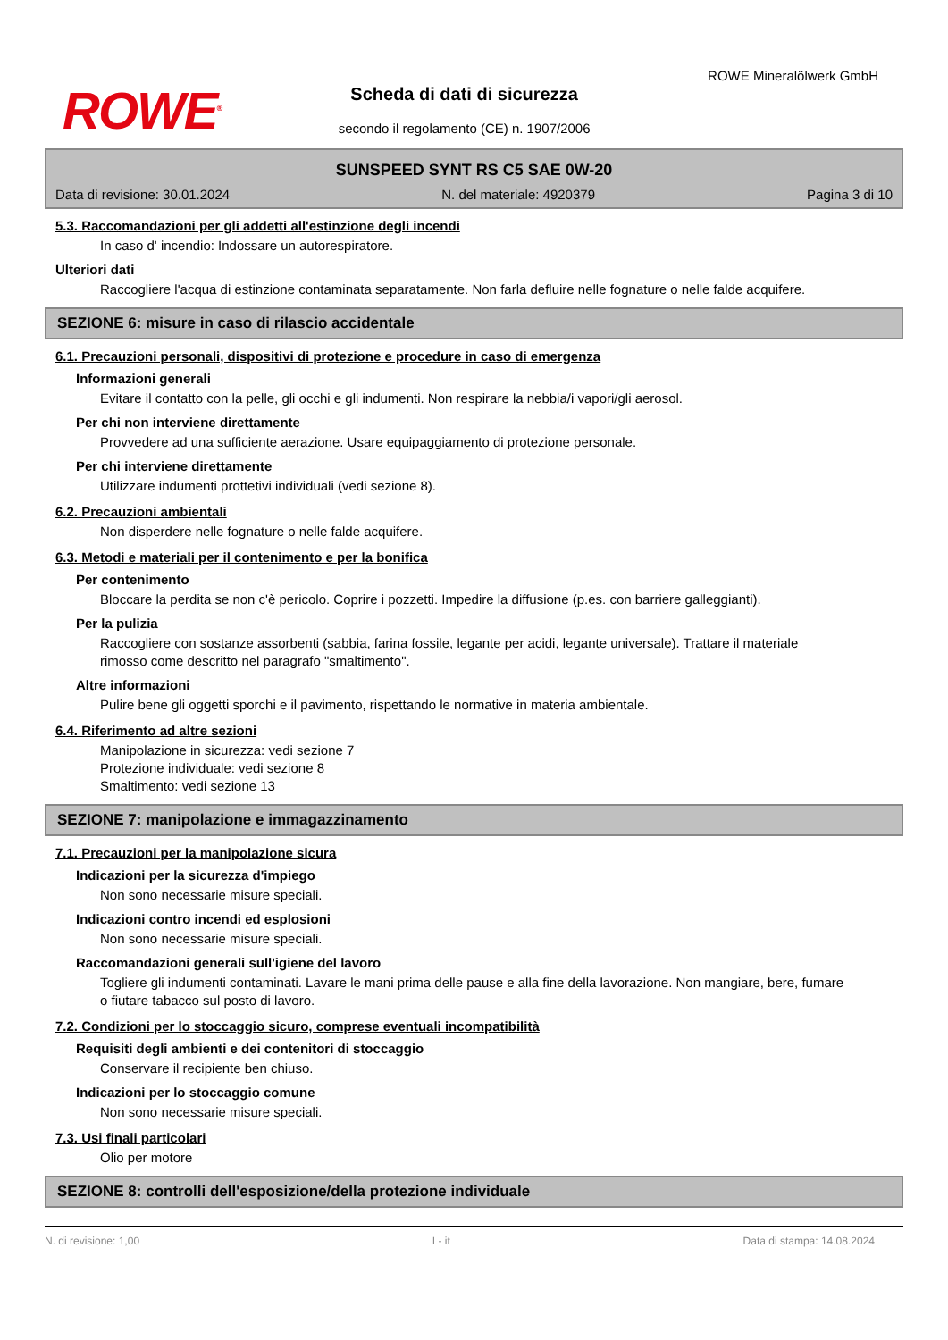ROWE<sup>®</sup>
Scheda di dati di sicurezza
secondo il regolamento (CE) n. 1907/2006
ROWE Mineralölwerk GmbH
SUNSPEED SYNT RS C5 SAE 0W-20
Data di revisione: 30.01.2024 N. del materiale: 4920379 Pagina 3 di 10
5.3. Raccomandazioni per gli addetti all'estinzione degli incendi
In caso d' incendio: Indossare un autorespiratore.
Ulteriori dati
Raccogliere l'acqua di estinzione contaminata separatamente. Non farla defluire nelle fognature o nelle falde acquifere.
SEZIONE 6: misure in caso di rilascio accidentale
6.1. Precauzioni personali, dispositivi di protezione e procedure in caso di emergenza
Informazioni generali
Evitare il contatto con la pelle, gli occhi e gli indumenti. Non respirare la nebbia/i vapori/gli aerosol.
Per chi non interviene direttamente
Provvedere ad una sufficiente aerazione. Usare equipaggiamento di protezione personale.
Per chi interviene direttamente
Utilizzare indumenti prottetivi individuali (vedi sezione 8).
6.2. Precauzioni ambientali
Non disperdere nelle fognature o nelle falde acquifere.
6.3. Metodi e materiali per il contenimento e per la bonifica
Per contenimento
Bloccare la perdita se non c'è pericolo. Coprire i pozzetti. Impedire la diffusione (p.es. con barriere galleggianti).
Per la pulizia
Raccogliere con sostanze assorbenti (sabbia, farina fossile, legante per acidi, legante universale). Trattare il materiale rimosso come descritto nel paragrafo "smaltimento".
Altre informazioni
Pulire bene gli oggetti sporchi e il pavimento, rispettando le normative in materia ambientale.
6.4. Riferimento ad altre sezioni
Manipolazione in sicurezza: vedi sezione 7
Protezione individuale: vedi sezione 8
Smaltimento: vedi sezione 13
SEZIONE 7: manipolazione e immagazzinamento
7.1. Precauzioni per la manipolazione sicura
Indicazioni per la sicurezza d'impiego
Non sono necessarie misure speciali.
Indicazioni contro incendi ed esplosioni
Non sono necessarie misure speciali.
Raccomandazioni generali sull'igiene del lavoro
Togliere gli indumenti contaminati. Lavare le mani prima delle pause e alla fine della lavorazione. Non mangiare, bere, fumare o fiutare tabacco sul posto di lavoro.
7.2. Condizioni per lo stoccaggio sicuro, comprese eventuali incompatibilità
Requisiti degli ambienti e dei contenitori di stoccaggio
Conservare il recipiente ben chiuso.
Indicazioni per lo stoccaggio comune
Non sono necessarie misure speciali.
7.3. Usi finali particolari
Olio per motore
SEZIONE 8: controlli dell'esposizione/della protezione individuale
N. di revisione: 1,00 I - it Data di stampa: 14.08.2024